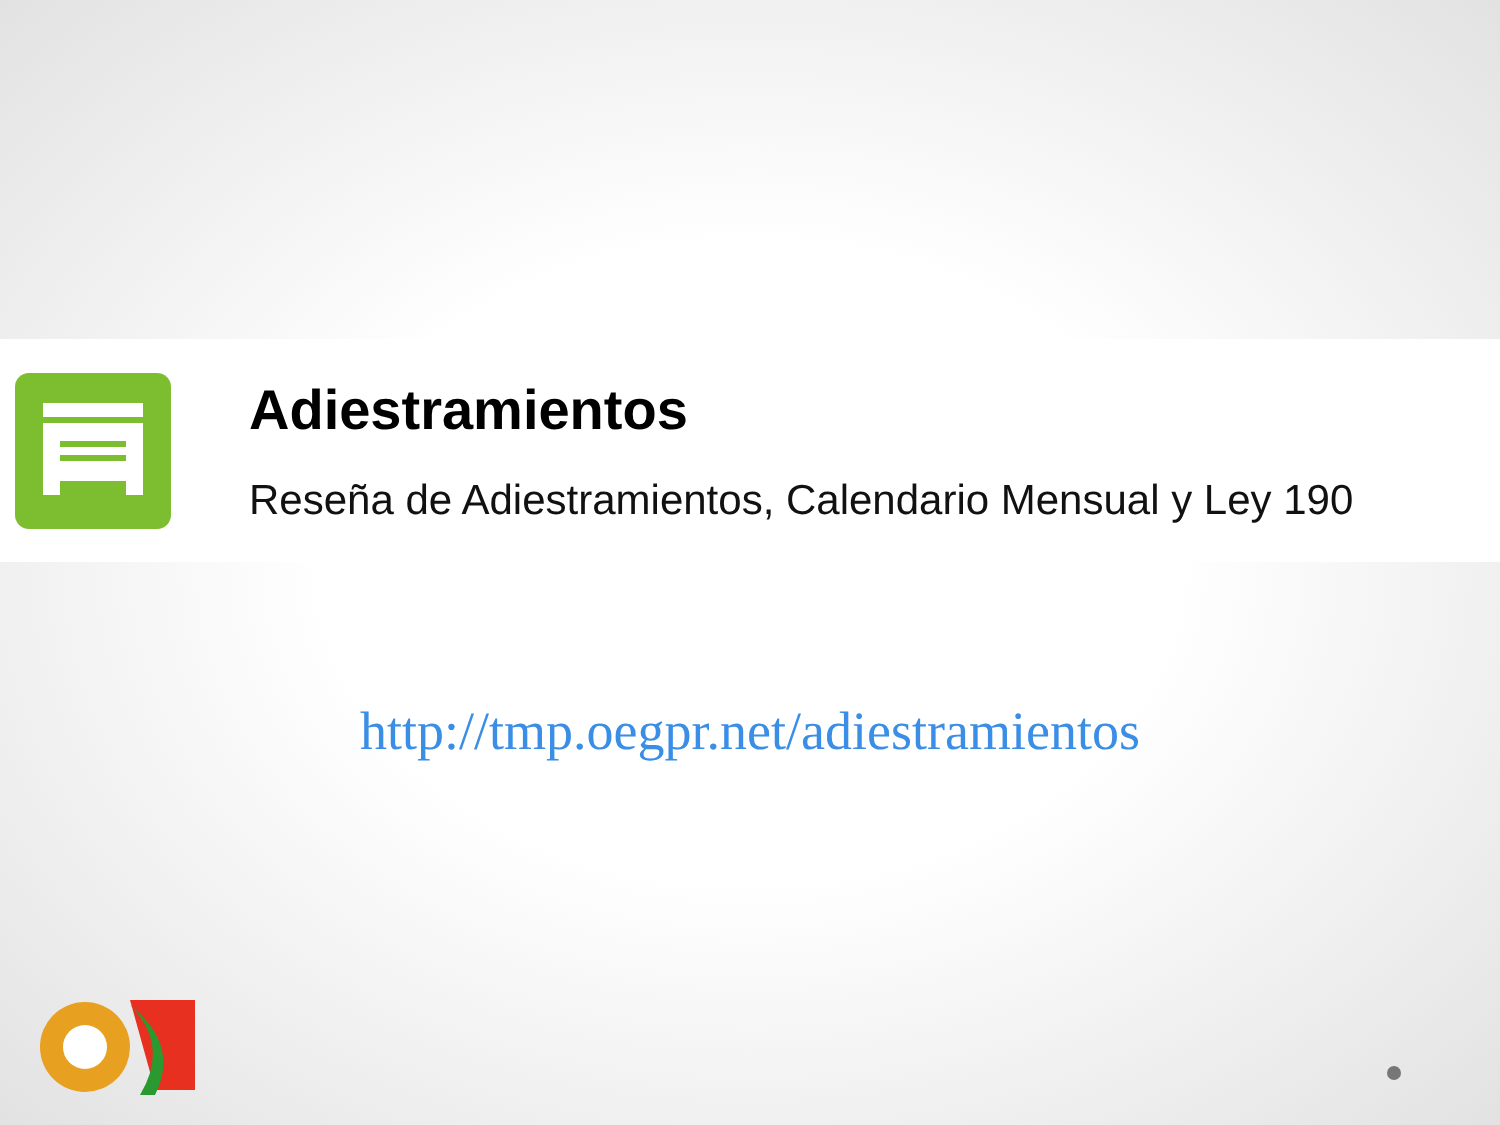Adiestramientos
Reseña de Adiestramientos, Calendario Mensual y Ley 190
http://tmp.oegpr.net/adiestramientos